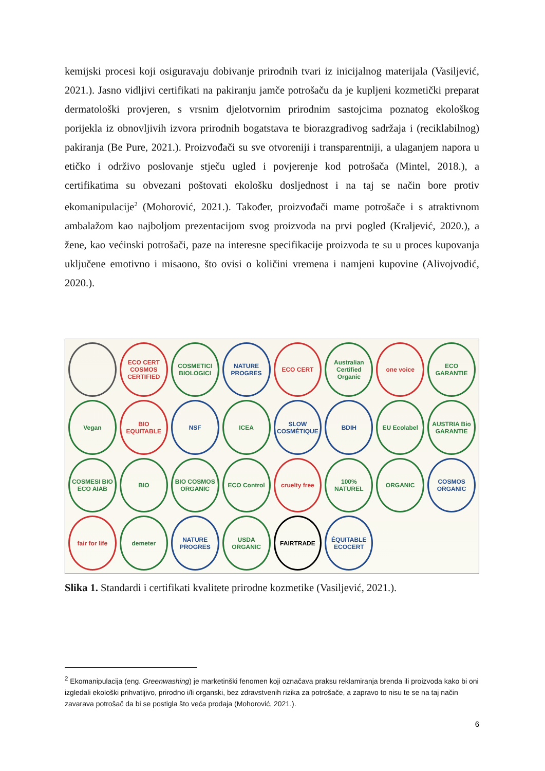kemijski procesi koji osiguravaju dobivanje prirodnih tvari iz inicijalnog materijala (Vasiljević, 2021.). Jasno vidljivi certifikati na pakiranju jamče potrošaču da je kupljeni kozmetički preparat dermatološki provjeren, s vrsnim djelotvornim prirodnim sastojcima poznatog ekološkog porijekla iz obnovljivih izvora prirodnih bogatstava te biorazgradivog sadržaja i (reciklabilnog) pakiranja (Be Pure, 2021.). Proizvođači su sve otvoreniji i transparentniji, a ulaganjem napora u etičko i održivo poslovanje stječu ugled i povjerenje kod potrošača (Mintel, 2018.), a certifikatima su obvezani poštovati ekološku dosljednost i na taj se način bore protiv ekomanipulacije<sup>2</sup> (Mohorović, 2021.). Također, proizvođači mame potrošače i s atraktivnom ambalažom kao najboljom prezentacijom svog proizvoda na prvi pogled (Kraljević, 2020.), a žene, kao većinski potrošači, paze na interesne specifikacije proizvoda te su u proces kupovanja uključene emotivno i misaono, što ovisi o količini vremena i namjeni kupovine (Alivojvodić, 2020.).
ECO CERT COSMOS CERTIFIED
COSMETICI BIOLOGICI
NATURE PROGRES
ECO CERT
Australian Certified Organic
one voice
ECO GARANTIE
Vegan
BIO EQUITABLE
NSF
ICEA
SLOW COSMÉTIQUE
BDIH
EU Ecolabel
AUSTRIA Bio GARANTIE
COSMESI BIO ECO AIAB
BIO
BIO COSMOS ORGANIC
ECO Control
cruelty free
100% NATUREL
ORGANIC
COSMOS ORGANIC
fair for life
demeter
NATURE PROGRES
USDA ORGANIC
FAIRTRADE
ÉQUITABLE ECOCERT
Slika 1. Standardi i certifikati kvalitete prirodne kozmetike (Vasiljević, 2021.).
<sup>2</sup> Ekomanipulacija (eng. Greenwashing) je marketinški fenomen koji označava praksu reklamiranja brenda ili proizvoda kako bi oni izgledali ekološki prihvatljivo, prirodno i/li organski, bez zdravstvenih rizika za potrošače, a zapravo to nisu te se na taj način zavarava potrošač da bi se postigla što veća prodaja (Mohorović, 2021.).
6